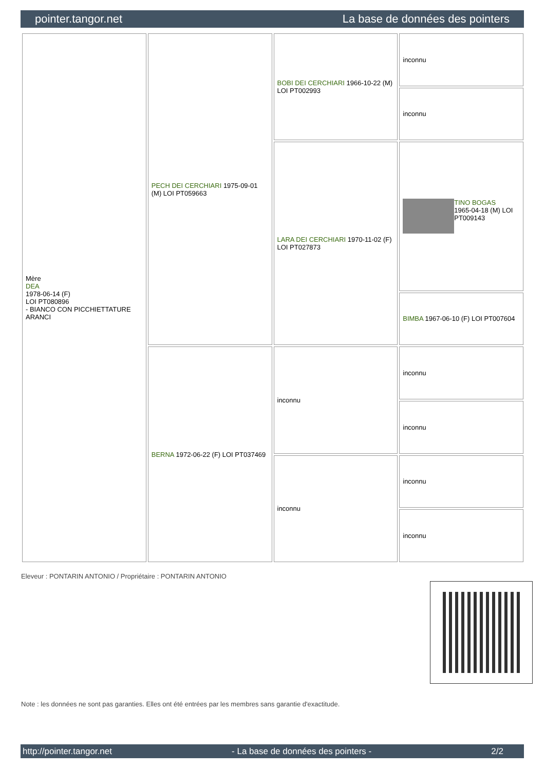pointer.tangor.net La base de données des pointers
| Mère DEA 1978-06-14 (F) LOI PT080896 - BIANCO CON PICCHIETTATURE ARANCI | PECH DEI CERCHIARI 1975-09-01 (M) LOI PT059663 | BOBI DEI CERCHIARI 1966-10-22 (M) LOI PT002993 | inconnu |
| | | | inconnu |
| | | LARA DEI CERCHIARI 1970-11-02 (F) LOI PT027873 | TINO BOGAS 1965-04-18 (M) LOI PT009143 |
| | | | BIMBA 1967-06-10 (F) LOI PT007604 |
| | BERNA 1972-06-22 (F) LOI PT037469 | inconnu | inconnu |
| | | | inconnu |
| | | inconnu | inconnu |
| | | | inconnu |
Eleveur : PONTARIN ANTONIO / Propriétaire : PONTARIN ANTONIO
Note : les données ne sont pas garanties. Elles ont été entrées par les membres sans garantie d'exactitude.
http://pointer.tangor.net - La base de données des pointers - 2/2